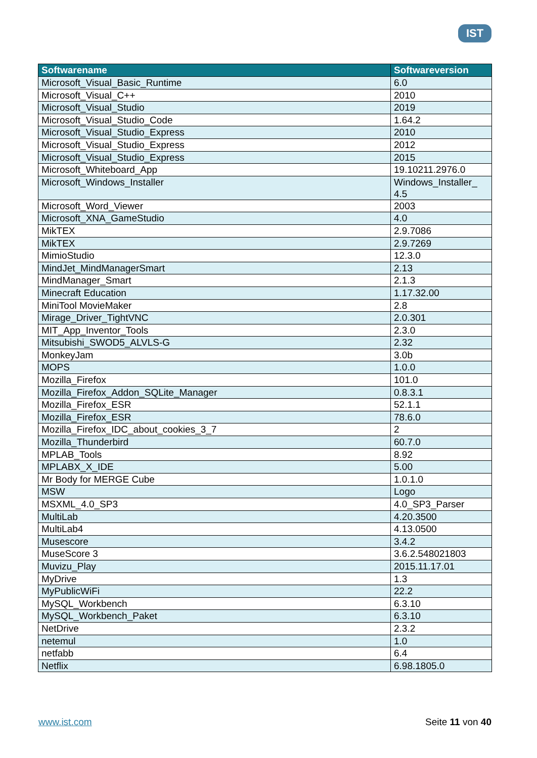IST
| Softwarename | Softwareversion |
| --- | --- |
| Microsoft_Visual_Basic_Runtime | 6.0 |
| Microsoft_Visual_C++ | 2010 |
| Microsoft_Visual_Studio | 2019 |
| Microsoft_Visual_Studio_Code | 1.64.2 |
| Microsoft_Visual_Studio_Express | 2010 |
| Microsoft_Visual_Studio_Express | 2012 |
| Microsoft_Visual_Studio_Express | 2015 |
| Microsoft_Whiteboard_App | 19.10211.2976.0 |
| Microsoft_Windows_Installer | Windows_Installer_ 4.5 |
| Microsoft_Word_Viewer | 2003 |
| Microsoft_XNA_GameStudio | 4.0 |
| MikTEX | 2.9.7086 |
| MikTEX | 2.9.7269 |
| MimioStudio | 12.3.0 |
| MindJet_MindManagerSmart | 2.13 |
| MindManager_Smart | 2.1.3 |
| Minecraft Education | 1.17.32.00 |
| MiniTool MovieMaker | 2.8 |
| Mirage_Driver_TightVNC | 2.0.301 |
| MIT_App_Inventor_Tools | 2.3.0 |
| Mitsubishi_SWOD5_ALVLS-G | 2.32 |
| MonkeyJam | 3.0b |
| MOPS | 1.0.0 |
| Mozilla_Firefox | 101.0 |
| Mozilla_Firefox_Addon_SQLite_Manager | 0.8.3.1 |
| Mozilla_Firefox_ESR | 52.1.1 |
| Mozilla_Firefox_ESR | 78.6.0 |
| Mozilla_Firefox_IDC_about_cookies_3_7 | 2 |
| Mozilla_Thunderbird | 60.7.0 |
| MPLAB_Tools | 8.92 |
| MPLABX_X_IDE | 5.00 |
| Mr Body for MERGE Cube | 1.0.1.0 |
| MSW | Logo |
| MSXML_4.0_SP3 | 4.0_SP3_Parser |
| MultiLab | 4.20.3500 |
| MultiLab4 | 4.13.0500 |
| Musescore | 3.4.2 |
| MuseScore 3 | 3.6.2.548021803 |
| Muvizu_Play | 2015.11.17.01 |
| MyDrive | 1.3 |
| MyPublicWiFi | 22.2 |
| MySQL_Workbench | 6.3.10 |
| MySQL_Workbench_Paket | 6.3.10 |
| NetDrive | 2.3.2 |
| netemul | 1.0 |
| netfabb | 6.4 |
| Netflix | 6.98.1805.0 |
www.ist.com Seite 11 von 40